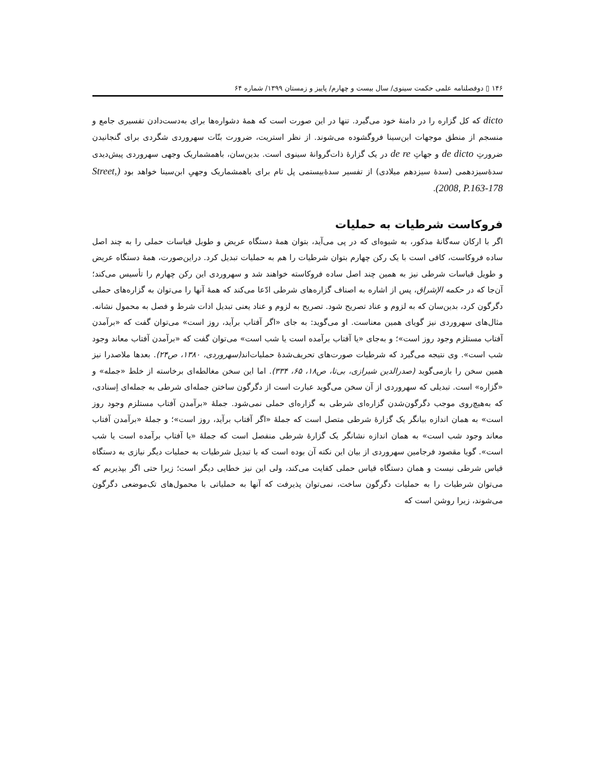۱۴۶ ▯ دوفصلنامه علمی حکمت سینوی/ سال بیست و چهارم/ پاییز و زمستان ۱۳۹۹/ شماره ۶۴
dicto که کل گزاره را در دامنهٔ خود می‌گیرد. تنها در این صورت است که همهٔ دشواره‌ها برای به‌دست‌دادن تفسیری جامع و منسجم از منطق موجهات ابن‌سینا فروگشوده می‌شوند. از نظر استریت، ضرورت بتّات سهروردی شگردی برای گنجانیدن ضرورتِ de dicto و جهاتِ de re در یک گزارهٔ ذات‌گروانهٔ سینوی است. بدین‌سان، باهمشماریک وجهی سهروردی پیش‌دیدی سدهٔ‌سیزدهمی (سدهٔ سیزدهم میلادی) از تفسیر سدهٔ‌بیستمی پل تام برای باهمشماریک وجهیِ ابن‌سینا خواهد بود (Street, 2008, P.163-178).
فروکاست شرطیات به حملیات
اگر با ارکان سه‌گانهٔ مذکور، به شیوه‌ای که در پی می‌آید، بتوان همهٔ دستگاه عریض و طویل قیاسات حملی را به چند اصل ساده فروکاست، کافی است با یک رکن چهارم بتوان شرطیات را هم به حملیات تبدیل کرد. دراین‌صورت، همهٔ دستگاه عریض و طویل قیاسات شرطی نیز به همین چند اصل ساده فروکاسته خواهند شد و سهروردی این رکن چهارم را تأسیس می‌کند؛ آن‌جا که در حکمه الإشراق، پس از اشاره به اصناف گزاره‌های شرطی ادّعا می‌کند که همهٔ آنها را می‌توان به گزاره‌های حملی دگرگون کرد، بدین‌سان که به لزوم و عناد تصریح شود. تصریح به لزوم و عناد یعنی تبدیل ادات شرط و فصل به محمول نشانه. مثال‌های سهروردی نیز گویای همین معناست. او می‌گوید: به جای «اگر آفتاب برآید، روز است» می‌توان گفت که «برآمدن آفتاب مستلزم وجود روز است»؛ و به‌جای «یا آفتاب برآمده است یا شب است» می‌توان گفت که «برآمدن آفتاب معاند وجود شب است». وی نتیجه می‌گیرد که شرطیات صورت‌های تحریف‌شدهٔ حملیات‌اند(سهروردی، ۱۳۸۰، ص۲۴). بعدها ملاصدرا نیز همین سخن را بازمی‌گوید (صدرالدین شیرازی، بی‌تا، ص۱۸، ۶۵، ۳۳۴). اما این سخن مغالطه‌ای برخاسته از خلط «جمله» و «گزاره» است. تبدیلی که سهروردی از آن سخن می‌گوید عبارت است از دگرگون ساختن جمله‌ای شرطی به جمله‌ای اِسنادی، که به‌هیچ‌روی موجب دگرگون‌شدن گزاره‌ای شرطی به گزاره‌ای حملی نمی‌شود. جملهٔ «برآمدن آفتاب مستلزم وجود روز است» به همان اندازه بیانگر یک گزارهٔ شرطی متصل است که جملهٔ «اگر آفتاب برآید، روز است»؛ و جملهٔ «برآمدن آفتاب معاند وجود شب است» به همان اندازه نشانگر یک گزارهٔ شرطی منفصل است که جملهٔ «یا آفتاب برآمده است یا شب است». گویا مقصود فرجامین سهروردی از بیان این نکته آن بوده است که با تبدیل شرطیات به حملیات دیگر نیازی به دستگاه قیاس شرطی نیست و همان دستگاه قیاس حملی کفایت می‌کند، ولی این نیز خطایی دیگر است؛ زیرا حتی اگر بپذیریم که می‌توان شرطیات را به حملیات دگرگون ساخت، نمی‌توان پذیرفت که آنها به حملیاتی با محمول‌های تک‌موضعی دگرگون می‌شوند، زیرا روشن است که